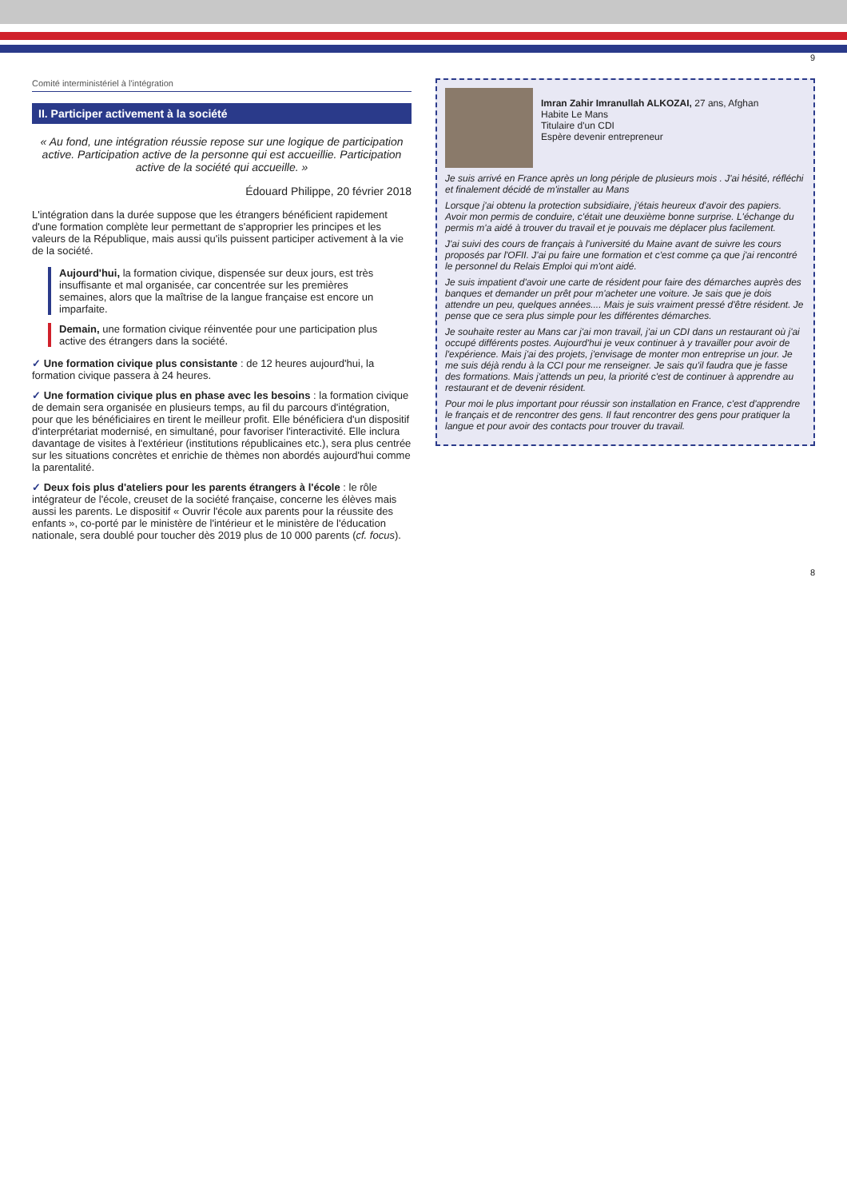9
Comité interministériel à l'intégration
II. Participer activement à la société
« Au fond, une intégration réussie repose sur une logique de participation active. Participation active de la personne qui est accueillie. Participation active de la société qui accueille. »
Édouard Philippe, 20 février 2018
L'intégration dans la durée suppose que les étrangers bénéficient rapidement d'une formation complète leur permettant de s'approprier les principes et les valeurs de la République, mais aussi qu'ils puissent participer activement à la vie de la société.
Aujourd'hui, la formation civique, dispensée sur deux jours, est très insuffisante et mal organisée, car concentrée sur les premières semaines, alors que la maîtrise de la langue française est encore un imparfaite.
Demain, une formation civique réinventée pour une participation plus active des étrangers dans la société.
✓ Une formation civique plus consistante : de 12 heures aujourd'hui, la formation civique passera à 24 heures.
✓ Une formation civique plus en phase avec les besoins : la formation civique de demain sera organisée en plusieurs temps, au fil du parcours d'intégration, pour que les bénéficiaires en tirent le meilleur profit. Elle bénéficiera d'un dispositif d'interprétariat modernisé, en simultané, pour favoriser l'interactivité. Elle inclura davantage de visites à l'extérieur (institutions républicaines etc.), sera plus centrée sur les situations concrètes et enrichie de thèmes non abordés aujourd'hui comme la parentalité.
✓ Deux fois plus d'ateliers pour les parents étrangers à l'école : le rôle intégrateur de l'école, creuset de la société française, concerne les élèves mais aussi les parents. Le dispositif « Ouvrir l'école aux parents pour la réussite des enfants », co-porté par le ministère de l'intérieur et le ministère de l'éducation nationale, sera doublé pour toucher dès 2019 plus de 10 000 parents (cf. focus).
Imran Zahir Imranullah ALKOZAI, 27 ans, Afghan
Habite Le Mans
Titulaire d'un CDI
Espère devenir entrepreneur
Je suis arrivé en France après un long périple de plusieurs mois . J'ai hésité, réfléchi et finalement décidé de m'installer au Mans
Lorsque j'ai obtenu la protection subsidiaire, j'étais heureux d'avoir des papiers. Avoir mon permis de conduire, c'était une deuxième bonne surprise. L'échange du permis m'a aidé à trouver du travail et je pouvais me déplacer plus facilement.
J'ai suivi des cours de français à l'université du Maine avant de suivre les cours proposés par l'OFII. J'ai pu faire une formation et c'est comme ça que j'ai rencontré le personnel du Relais Emploi qui m'ont aidé.
Je suis impatient d'avoir une carte de résident pour faire des démarches auprès des banques et demander un prêt pour m'acheter une voiture. Je sais que je dois attendre un peu, quelques années.... Mais je suis vraiment pressé d'être résident. Je pense que ce sera plus simple pour les différentes démarches.
Je souhaite rester au Mans car j'ai mon travail, j'ai un CDI dans un restaurant où j'ai occupé différents postes. Aujourd'hui je veux continuer à y travailler pour avoir de l'expérience. Mais j'ai des projets, j'envisage de monter mon entreprise un jour. Je me suis déjà rendu à la CCI pour me renseigner. Je sais qu'il faudra que je fasse des formations. Mais j'attends un peu, la priorité c'est de continuer à apprendre au restaurant et de devenir résident.
Pour moi le plus important pour réussir son installation en France, c'est d'apprendre le français et de rencontrer des gens. Il faut rencontrer des gens pour pratiquer la langue et pour avoir des contacts pour trouver du travail.
8